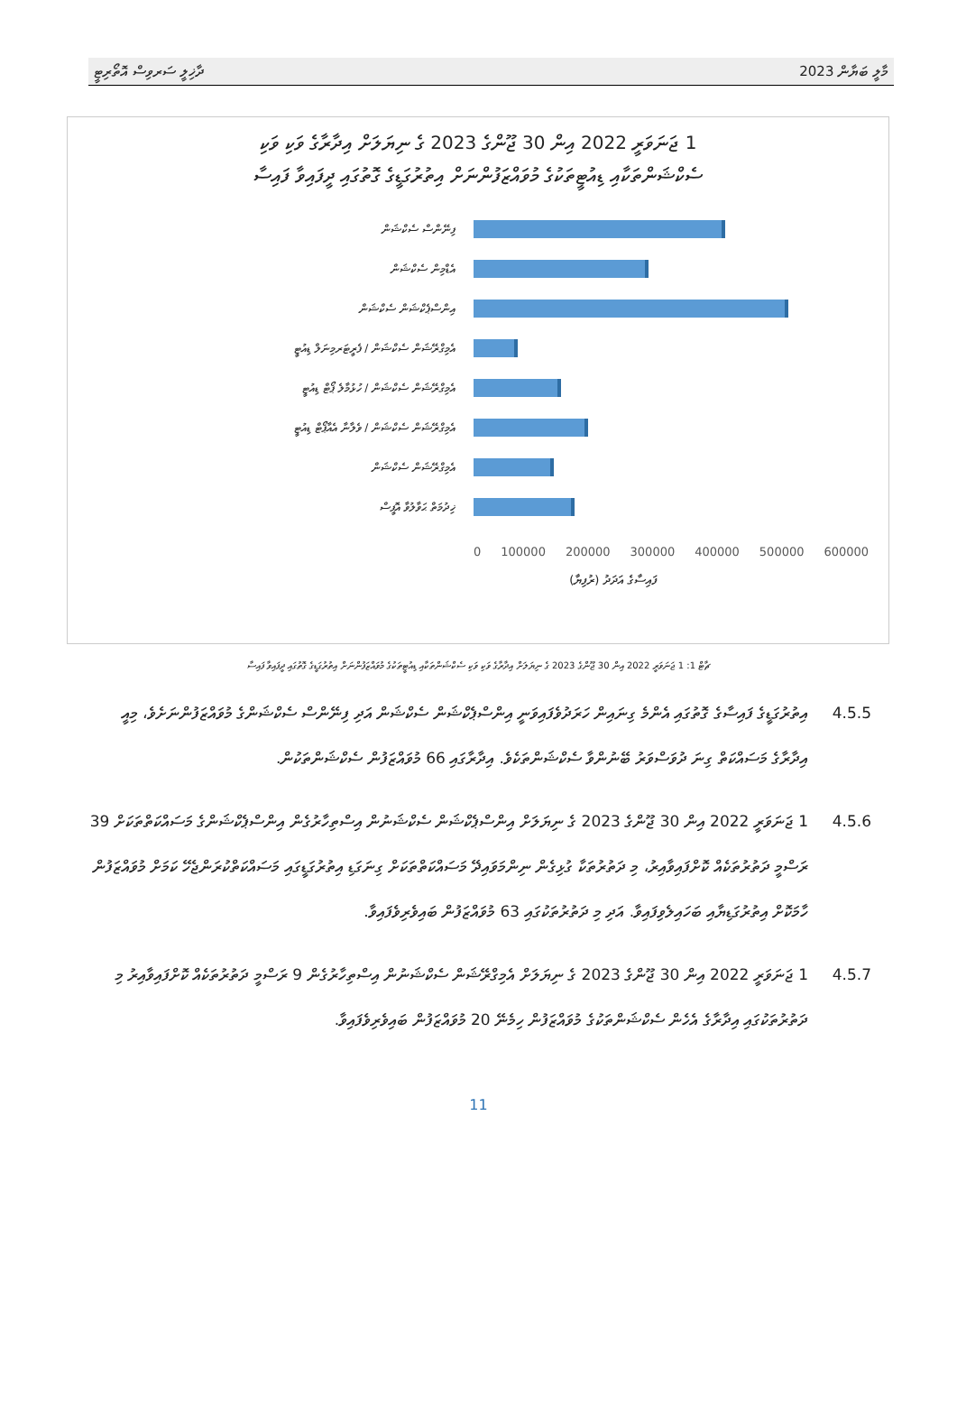މާލީ ބަޔާން 2023 ދާޚިލީ ސަރވިސް އޮތޯރިޓީ
1 ޖަނަވަރީ 2022 އިން 30 ޖޫންގެ 2023 ގެ ނިޔަލަށް އިދާރާގެ ވަކި ވަކި
ސެކްޝަންތަކާއި ޑިއުޓީތަކުގެ މުވައްޒަފުންނަށް އިތުރުގަޑީގެ ގޮތުގައި ދީފައިވާ ފައިސާ
ފިނޭންސް ސެކްޝަން
އެޑްމިން ސެކްޝަން
އިންސްޕެކްޝަން ސެކްޝަން
އެމިގްރޭޝަން ސެކްޝަން / ފެރީޓަރމިނަލް ޑިއުޓީ
އެމިގްރޭޝަން ސެކްޝަން / ހުޅުމާލެ ޕޯޓް ޑިއުޓީ
އެމިގްރޭޝަން ސެކްޝަން / ވެލާނާ އެއާޕޯޓް ޑިއުޓީ
އެމިގްރޭޝަން ސެކްޝަން
ޚިދުމަތް ޙަވާލުވާ އޮފީސް
0 100000 200000 300000 400000 500000 600000
ފައިސާގެ އަދަދު (ރުފިޔާ)
ޗާޓް 1: 1 ޖަނަވަރީ 2022 އިން 30 ޖޫންގެ 2023 ގެ ނިޔަލަށް އިދާރާގެ ވަކި ވަކި ސެކްޝަންތަކާއި ޑިއުޓީތަކުގެ މުވައްޒަފުންނަށް އިތުރުގަޑީގެ ގޮތުގައި ދީފައިވާ ފައިސާ
4.5.5 އިތުރުގަޑީގެ ފައިސާގެ ގޮތުގައި އެންމެ ގިނައިން ހަރަދުވެފައިވަނީ އިންސްޕެކްޝަން ސެކްޝަން އަދި ފިނޭންސް ސެކްޝަންގެ މުވައްޒަފުންނަށެވެ، މިއީ އިދާރާގެ މަސައްކަތް ގިނަ ދުވަސްވަރު ބޭނުންވާ ސެކްޝަންތަކެވެ. އިދާރާގައި 66 މުވައްޒަފުން ސެކްޝަންތަކުން.
4.5.6 1 ޖަނަވަރީ 2022 އިން 30 ޖޫންގެ 2023 ގެ ނިޔަލަށް އިންސްޕެކްޝަން ސެކްޝަނުން އިސްތިހާރުގެން އިންސްޕެކްޝަންގެ މަސައްކަތްތަކަށް 39 ރަސްމީ ދަތުރުތަކެއް ކޮށްފައިވާއިރު، މި ދަތުރުތަކާ ގުޅިގެން ނިންމަވައިދޭ މަސައްކަތްތަކަށް ގިނަގަޑި އިތުރުގަޑީގައި މަސައްކަތްކުރަންޖެހޭ ކަމަށް މުވައްޒަފުން ހާމަކޮށް އިތުރުގަޑިޔާއި ބަހައިލެވިފައިވާ. އަދި މި ދަތުރުތަކުގައި 63 މުވައްޒަފުން ބައިވެރިވެފައިވާ.
4.5.7 1 ޖަނަވަރީ 2022 އިން 30 ޖޫންގެ 2023 ގެ ނިޔަލަށް އެމިގްރޭޝަން ސެކްޝަނުން އިސްތިހާރުގެން 9 ރަސްމީ ދަތުރުތަކެއް ކޮށްފައިވާއިރު މި ދަތުރުތަކުގައި އިދާރާގެ އެހެން ސެކްޝަންތަކުގެ މުވައްޒަފުން ހިމެނޭ 20 މުވައްޒަފުން ބައިވެރިވެފައިވާ.
11